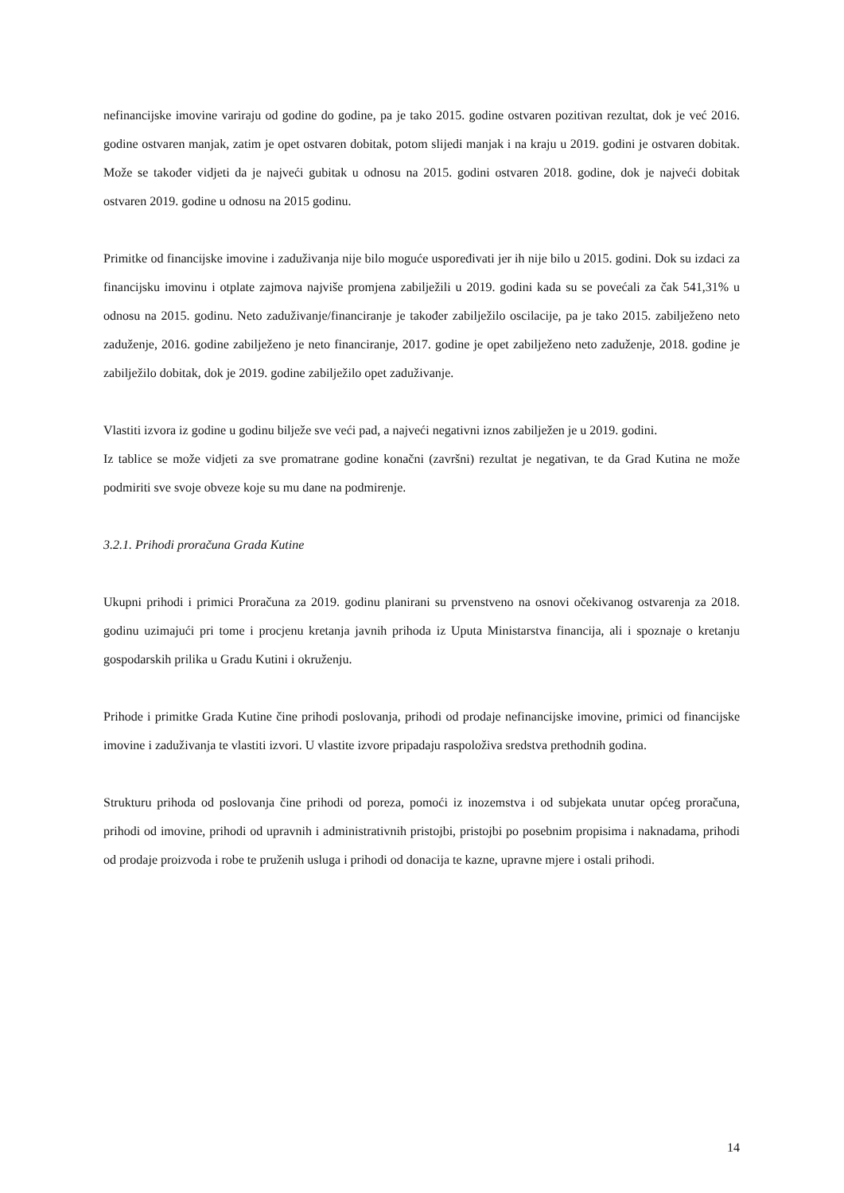nefinancijske imovine variraju od godine do godine, pa je tako 2015. godine ostvaren pozitivan rezultat, dok je već 2016. godine ostvaren manjak, zatim je opet ostvaren dobitak, potom slijedi manjak i na kraju u 2019. godini je ostvaren dobitak. Može se također vidjeti da je najveći gubitak u odnosu na 2015. godini ostvaren 2018. godine, dok je najveći dobitak ostvaren 2019. godine u odnosu na 2015 godinu.
Primitke od financijske imovine i zaduživanja nije bilo moguće uspoređivati jer ih nije bilo u 2015. godini. Dok su izdaci za financijsku imovinu i otplate zajmova najviše promjena zabilježili u 2019. godini kada su se povećali za čak 541,31% u odnosu na 2015. godinu. Neto zaduživanje/financiranje je također zabilježilo oscilacije, pa je tako 2015. zabilježeno neto zaduženje, 2016. godine zabilježeno je neto financiranje, 2017. godine je opet zabilježeno neto zaduženje, 2018. godine je zabilježilo dobitak, dok je 2019. godine zabilježilo opet zaduživanje.
Vlastiti izvora iz godine u godinu bilježe sve veći pad, a najveći negativni iznos zabilježen je u 2019. godini.
Iz tablice se može vidjeti za sve promatrane godine konačni (završni) rezultat je negativan, te da Grad Kutina ne može podmiriti sve svoje obveze koje su mu dane na podmirenje.
3.2.1. Prihodi proračuna Grada Kutine
Ukupni prihodi i primici Proračuna za 2019. godinu planirani su prvenstveno na osnovi očekivanog ostvarenja za 2018. godinu uzimajući pri tome i procjenu kretanja javnih prihoda iz Uputa Ministarstva financija, ali i spoznaje o kretanju gospodarskih prilika u Gradu Kutini i okruženju.
Prihode i primitke Grada Kutine čine prihodi poslovanja, prihodi od prodaje nefinancijske imovine, primici od financijske imovine i zaduživanja te vlastiti izvori. U vlastite izvore pripadaju raspoloživa sredstva prethodnih godina.
Strukturu prihoda od poslovanja čine prihodi od poreza, pomoći iz inozemstva i od subjekata unutar općeg proračuna, prihodi od imovine, prihodi od upravnih i administrativnih pristojbi, pristojbi po posebnim propisima i naknadama, prihodi od prodaje proizvoda i robe te pruženih usluga i prihodi od donacija te kazne, upravne mjere i ostali prihodi.
14